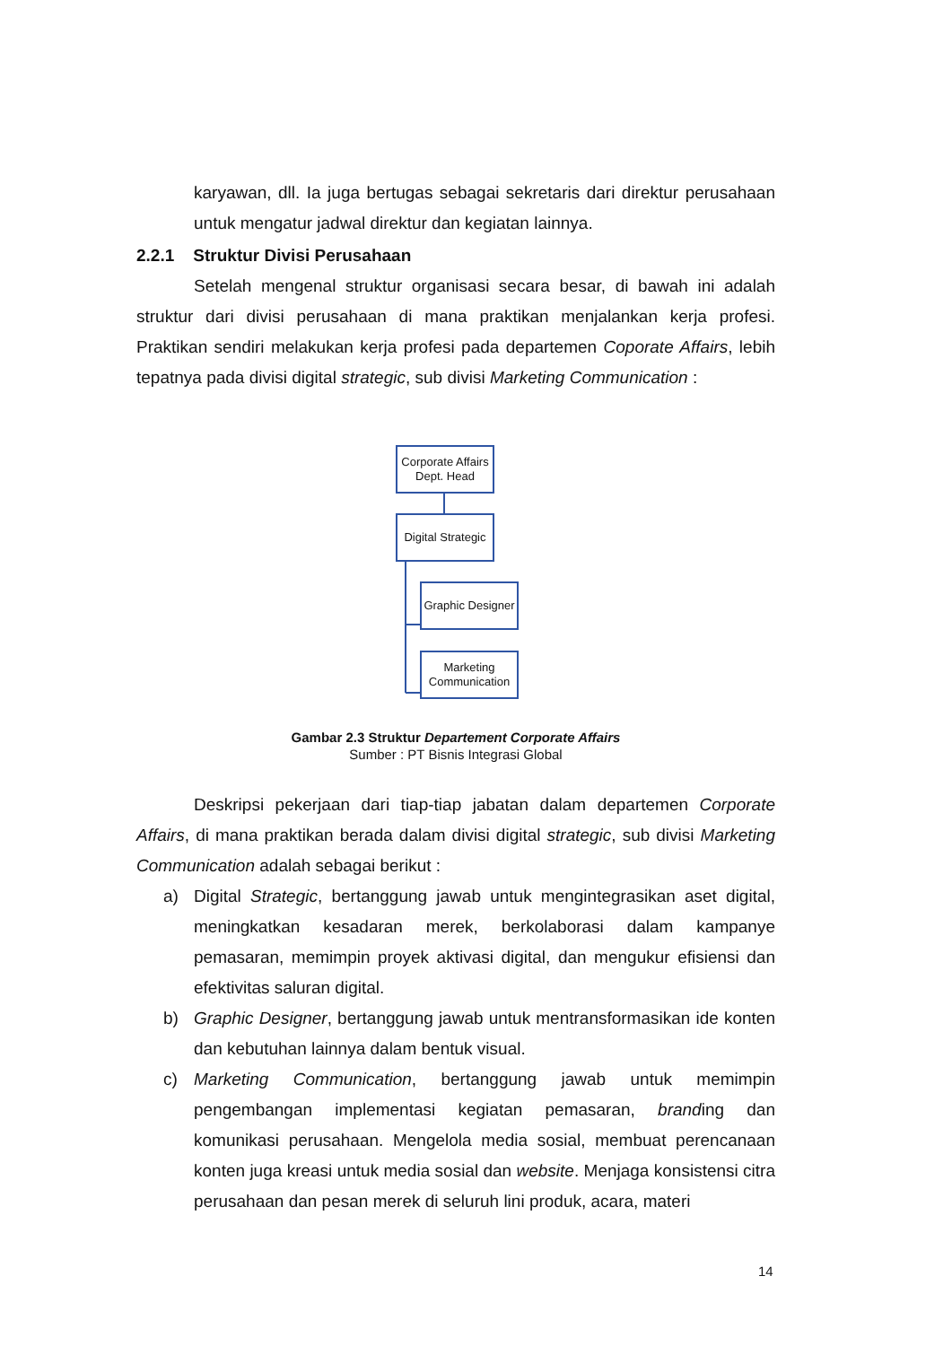karyawan, dll. Ia juga bertugas sebagai sekretaris dari direktur perusahaan untuk mengatur jadwal direktur dan kegiatan lainnya.
2.2.1 Struktur Divisi Perusahaan
Setelah mengenal struktur organisasi secara besar, di bawah ini adalah struktur dari divisi perusahaan di mana praktikan menjalankan kerja profesi. Praktikan sendiri melakukan kerja profesi pada departemen Coporate Affairs, lebih tepatnya pada divisi digital strategic, sub divisi Marketing Communication :
Corporate Affairs
Dept. Head
Digital Strategic
Graphic Designer
Marketing
Communication
Gambar 2.3 Struktur Departement Corporate Affairs
Sumber : PT Bisnis Integrasi Global
Deskripsi pekerjaan dari tiap-tiap jabatan dalam departemen Corporate Affairs, di mana praktikan berada dalam divisi digital strategic, sub divisi Marketing Communication adalah sebagai berikut :
a) Digital Strategic, bertanggung jawab untuk mengintegrasikan aset digital, meningkatkan kesadaran merek, berkolaborasi dalam kampanye pemasaran, memimpin proyek aktivasi digital, dan mengukur efisiensi dan efektivitas saluran digital.
b) Graphic Designer, bertanggung jawab untuk mentransformasikan ide konten dan kebutuhan lainnya dalam bentuk visual.
c) Marketing Communication, bertanggung jawab untuk memimpin pengembangan implementasi kegiatan pemasaran, branding dan komunikasi perusahaan. Mengelola media sosial, membuat perencanaan konten juga kreasi untuk media sosial dan website. Menjaga konsistensi citra perusahaan dan pesan merek di seluruh lini produk, acara, materi
14